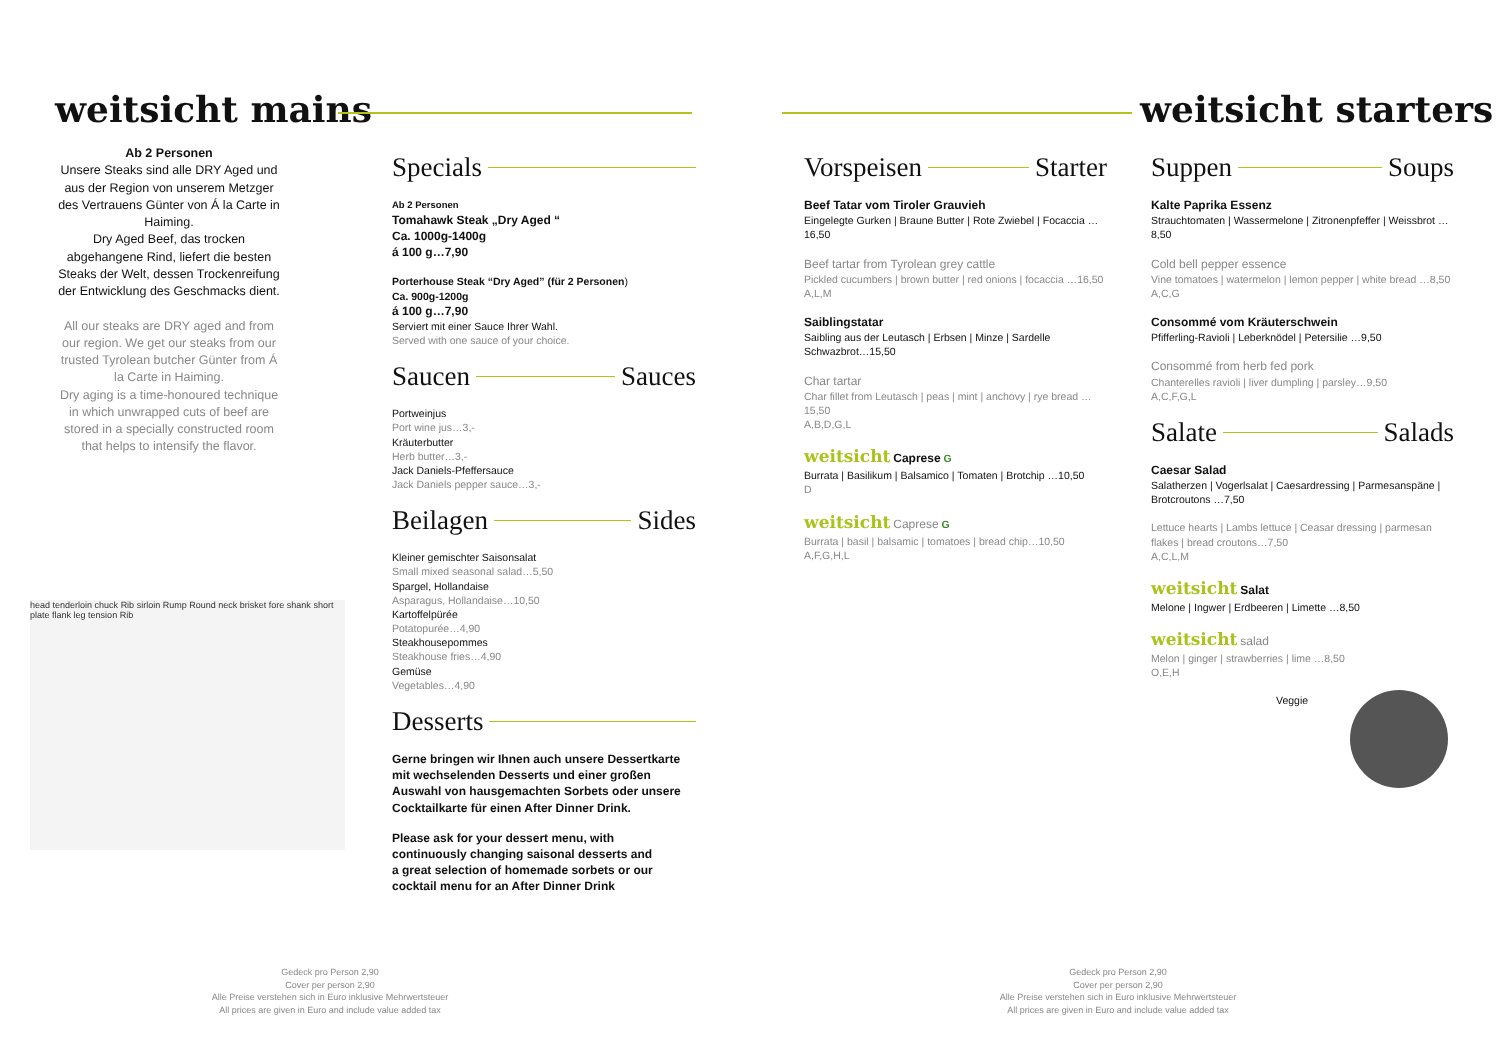weitsicht mains weitsicht starters
Ab 2 Personen
Unsere Steaks sind alle DRY Aged und aus der Region von unserem Metzger des Vertrauens Günter von Á la Carte in Haiming.
Dry Aged Beef, das trocken abgehangene Rind, liefert die besten Steaks der Welt, dessen Trockenreifung der Entwicklung des Geschmacks dient.
All our steaks are DRY aged and from our region. We get our steaks from our trusted Tyrolean butcher Günter from Á la Carte in Haiming.
Dry aging is a time-honoured technique in which unwrapped cuts of beef are stored in a specially constructed room that helps to intensify the flavor.
head tenderloin chuck Rib sirloin Rump Round neck brisket fore shank short plate flank leg tension Rib
Specials
Ab 2 Personen
Tomahawk Steak „Dry Aged “
Ca. 1000g-1400g
á 100 g…7,90
Porterhouse Steak “Dry Aged” (für 2 Personen)
Ca. 900g-1200g
á 100 g…7,90
Serviert mit einer Sauce Ihrer Wahl.
Served with one sauce of your choice.
Saucen Sauces
Portweinjus
Port wine jus…3,-
Kräuterbutter
Herb butter…3,-
Jack Daniels-Pfeffersauce
Jack Daniels pepper sauce…3,-
Beilagen Sides
Kleiner gemischter Saisonsalat
Small mixed seasonal salad…5,50
Spargel, Hollandaise
Asparagus, Hollandaise…10,50
Kartoffelpürée
Potatopurée…4,90
Steakhousepommes
Steakhouse fries…4,90
Gemüse
Vegetables…4,90
Desserts
Gerne bringen wir Ihnen auch unsere Dessertkarte mit wechselenden Desserts und einer großen Auswahl von hausgemachten Sorbets oder unsere Cocktailkarte für einen After Dinner Drink.
Please ask for your dessert menu, with continuously changing saisonal desserts and a great selection of homemade sorbets or our cocktail menu for an After Dinner Drink
Vorspeisen Starter
Beef Tatar vom Tiroler Grauvieh
Eingelegte Gurken | Braune Butter | Rote Zwiebel | Focaccia …16,50
Beef tartar from Tyrolean grey cattle
Pickled cucumbers | brown butter | red onions | focaccia …16,50
A,L,M
Saiblingstatar
Saibling aus der Leutasch | Erbsen | Minze | Sardelle Schwazbrot…15,50
Char tartar
Char fillet from Leutasch | peas | mint | anchovy | rye bread …15,50
A,B,D,G,L
weitsicht Caprese G
Burrata | Basilikum | Balsamico | Tomaten | Brotchip …10,50
D
weitsicht Caprese G
Burrata | basil | balsamic | tomatoes | bread chip…10,50
A,F,G,H,L
Suppen Soups
Kalte Paprika Essenz
Strauchtomaten | Wassermelone | Zitronenpfeffer | Weissbrot …8,50
Cold bell pepper essence
Vine tomatoes | watermelon | lemon pepper | white bread …8,50
A,C,G
Consommé vom Kräuterschwein
Pfifferling-Ravioli | Leberknödel | Petersilie …9,50
Consommé from herb fed pork
Chanterelles ravioli | liver dumpling | parsley…9,50
A,C,F,G,L
Salate Salads
Caesar Salad
Salatherzen | Vogerlsalat | Caesardressing | Parmesanspäne | Brotcroutons …7,50
Lettuce hearts | Lambs lettuce | Ceasar dressing | parmesan flakes | bread croutons…7,50
A,C,L,M
weitsicht Salat
Melone | Ingwer | Erdbeeren | Limette …8,50
weitsicht salad
Melon | ginger | strawberries | lime …8,50
O,E,H
Veggie
Gedeck pro Person 2,90
Cover per person 2,90
Alle Preise verstehen sich in Euro inklusive Mehrwertsteuer
All prices are given in Euro and include value added tax
Gedeck pro Person 2,90
Cover per person 2,90
Alle Preise verstehen sich in Euro inklusive Mehrwertsteuer
All prices are given in Euro and include value added tax